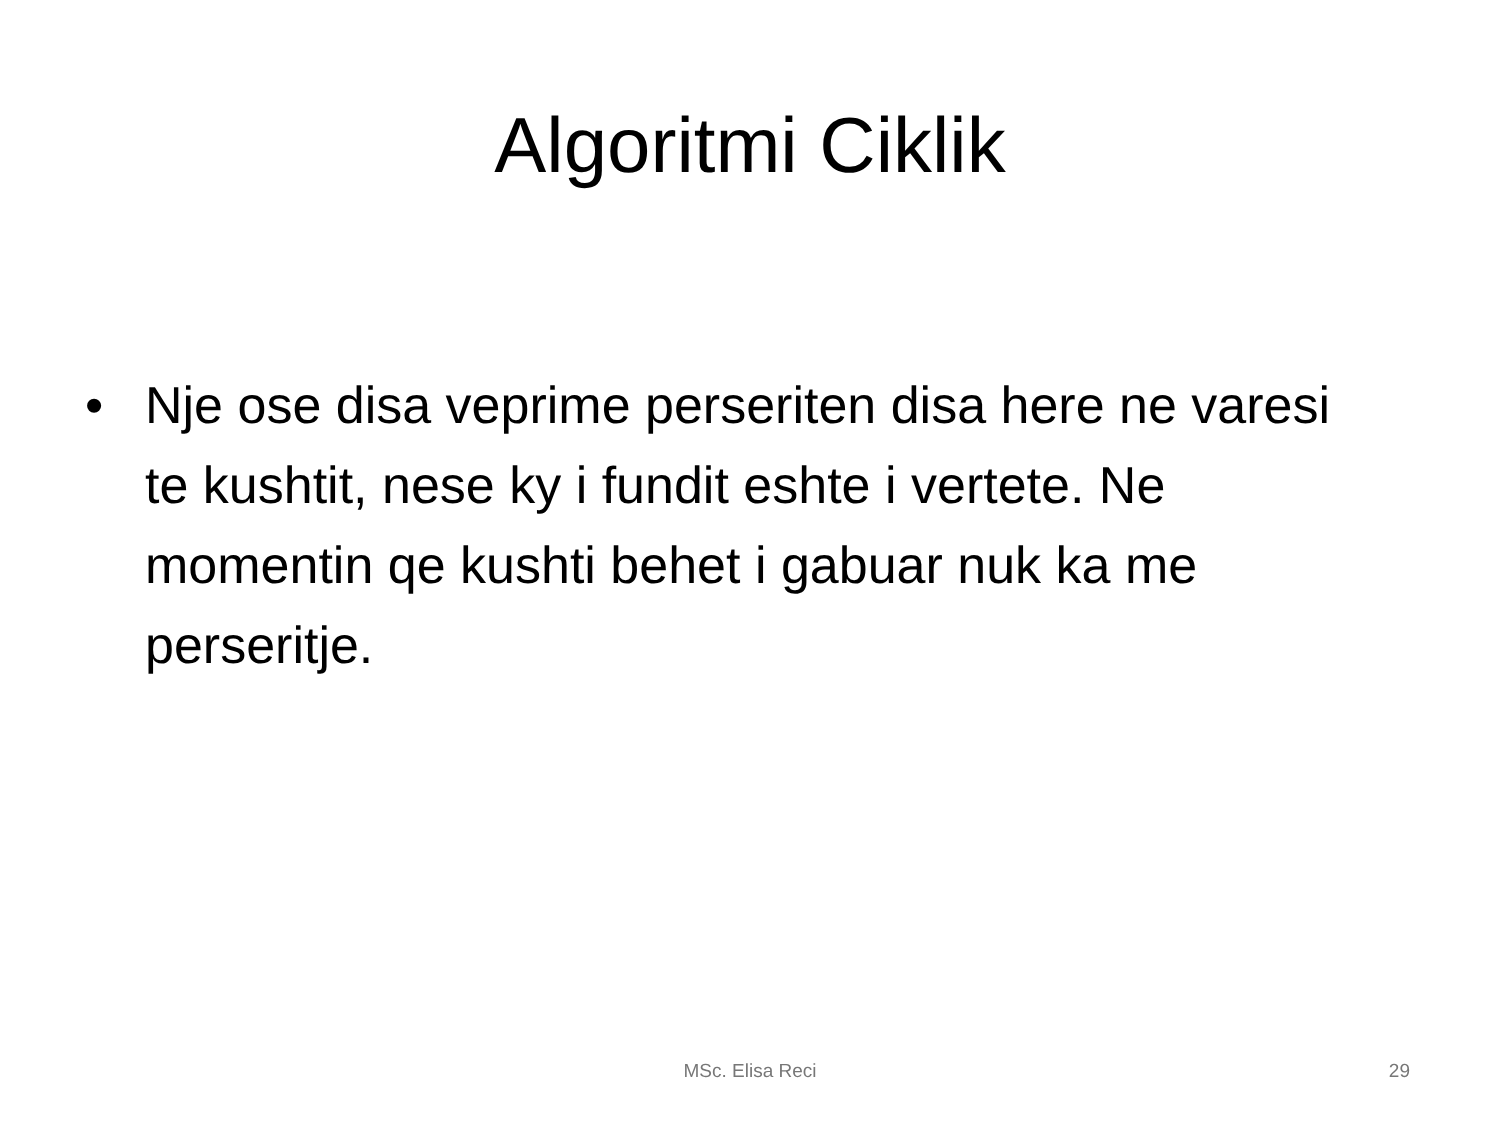Algoritmi Ciklik
• Nje ose disa veprime perseriten disa here ne varesi te kushtit, nese ky i fundit eshte i vertete. Ne momentin qe kushti behet i gabuar nuk ka me perseritje.
MSc. Elisa Reci 29